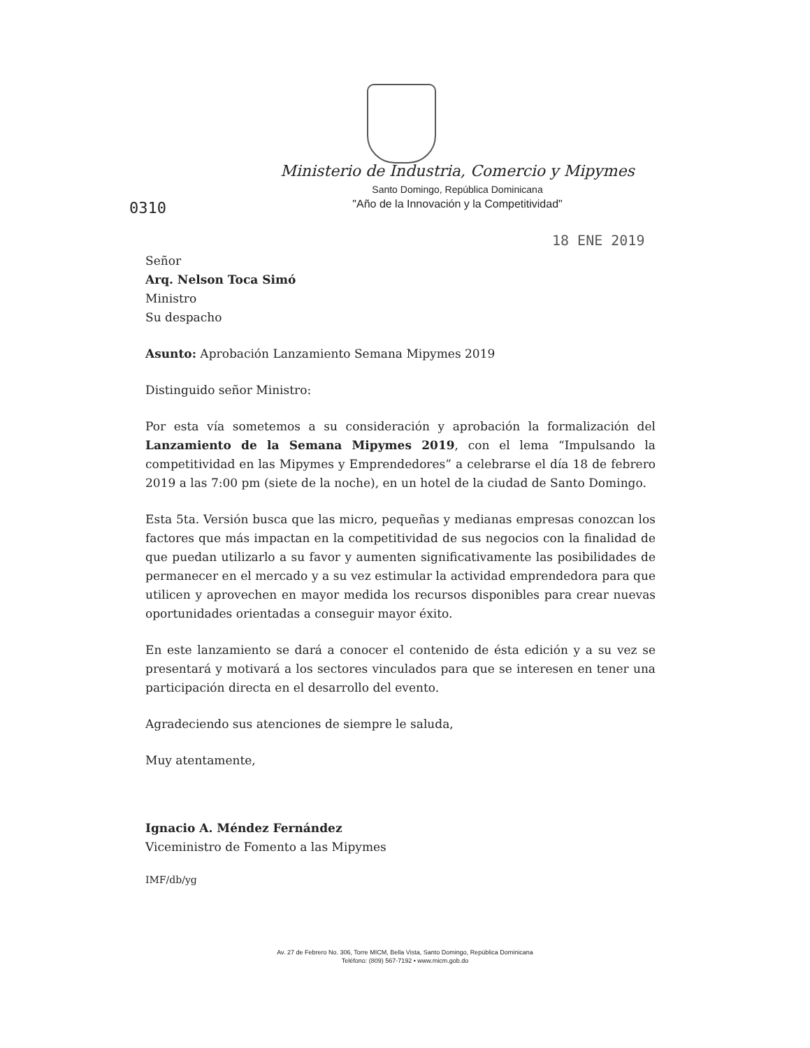Ministerio de Industria, Comercio y Mipymes
Santo Domingo, República Dominicana
"Año de la Innovación y la Competitividad"
0310
18 ENE 2019
Señor
Arq. Nelson Toca Simó
Ministro
Su despacho
Asunto: Aprobación Lanzamiento Semana Mipymes 2019
Distinguido señor Ministro:
Por esta vía sometemos a su consideración y aprobación la formalización del Lanzamiento de la Semana Mipymes 2019, con el lema “Impulsando la competitividad en las Mipymes y Emprendedores” a celebrarse el día 18 de febrero 2019 a las 7:00 pm (siete de la noche), en un hotel de la ciudad de Santo Domingo.
Esta 5ta. Versión busca que las micro, pequeñas y medianas empresas conozcan los factores que más impactan en la competitividad de sus negocios con la finalidad de que puedan utilizarlo a su favor y aumenten significativamente las posibilidades de permanecer en el mercado y a su vez estimular la actividad emprendedora para que utilicen y aprovechen en mayor medida los recursos disponibles para crear nuevas oportunidades orientadas a conseguir mayor éxito.
En este lanzamiento se dará a conocer el contenido de ésta edición y a su vez se presentará y motivará a los sectores vinculados para que se interesen en tener una participación directa en el desarrollo del evento.
Agradeciendo sus atenciones de siempre le saluda,
Muy atentamente,
Ignacio A. Méndez Fernández
Viceministro de Fomento a las Mipymes
IMF/db/yg
Av. 27 de Febrero No. 306, Torre MICM, Bella Vista, Santo Domingo, República Dominicana
Teléfono: (809) 567-7192 • www.micm.gob.do